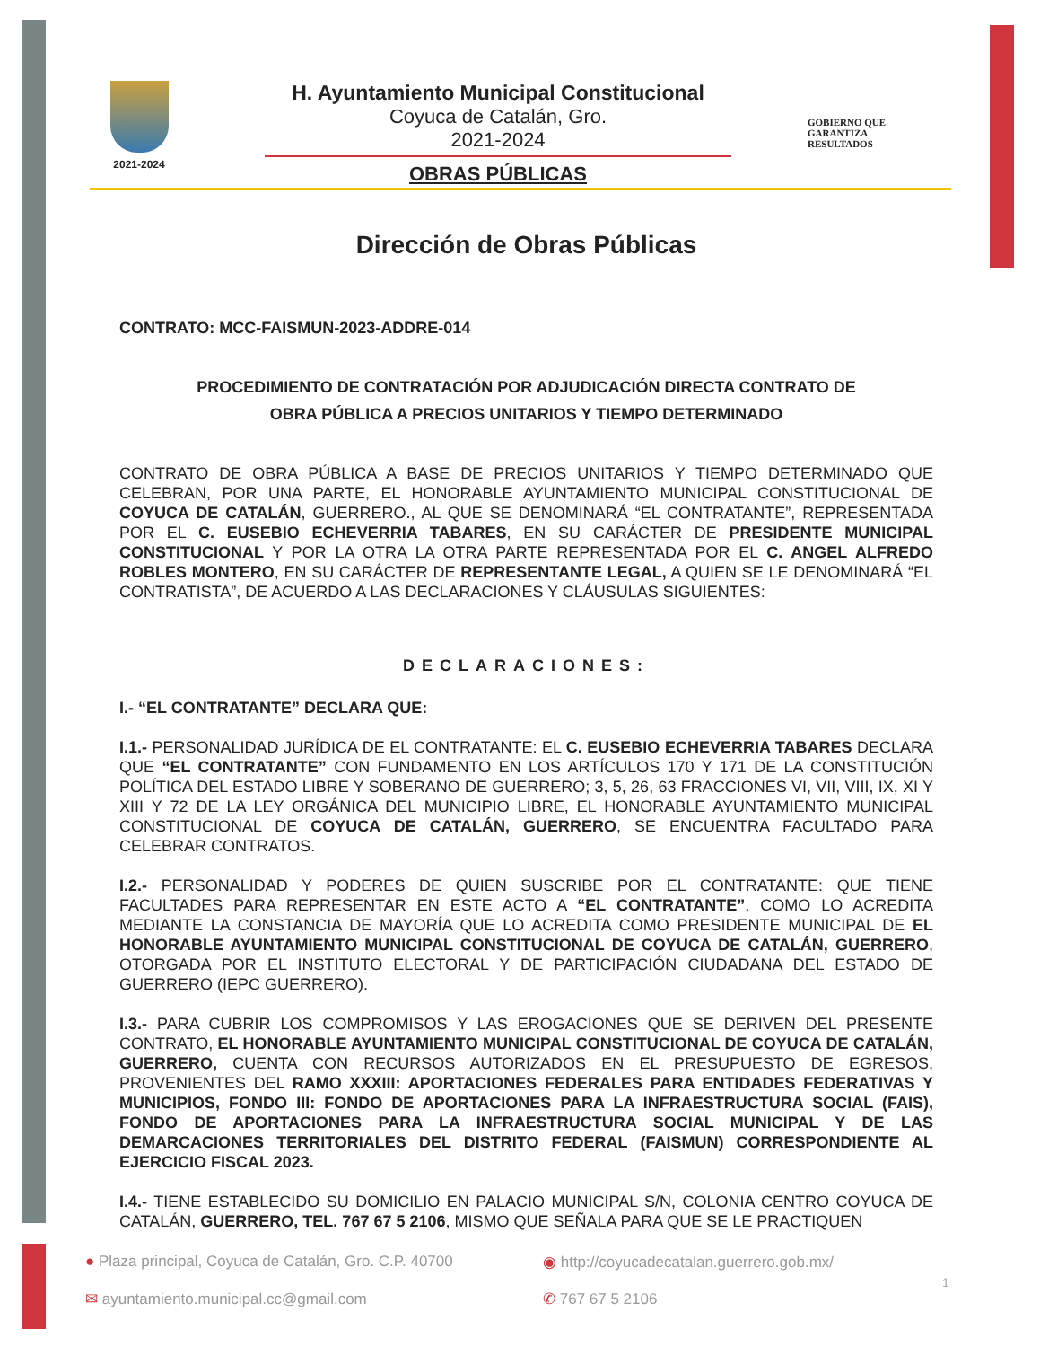2021-2024
H. Ayuntamiento Municipal Constitucional
Coyuca de Catalán, Gro.
2021-2024
OBRAS PÚBLICAS
GOBIERNO QUE
GARANTIZA
RESULTADOS
Dirección de Obras Públicas
CONTRATO: MCC-FAISMUN-2023-ADDRE-014
PROCEDIMIENTO DE CONTRATACIÓN POR ADJUDICACIÓN DIRECTA CONTRATO DE
OBRA PÚBLICA A PRECIOS UNITARIOS Y TIEMPO DETERMINADO
CONTRATO DE OBRA PÚBLICA A BASE DE PRECIOS UNITARIOS Y TIEMPO DETERMINADO QUE CELEBRAN, POR UNA PARTE, EL HONORABLE AYUNTAMIENTO MUNICIPAL CONSTITUCIONAL DE COYUCA DE CATALÁN, GUERRERO., AL QUE SE DENOMINARÁ “EL CONTRATANTE”, REPRESENTADA POR EL C. EUSEBIO ECHEVERRIA TABARES, EN SU CARÁCTER DE PRESIDENTE MUNICIPAL CONSTITUCIONAL Y POR LA OTRA LA OTRA PARTE REPRESENTADA POR EL C. ANGEL ALFREDO ROBLES MONTERO, EN SU CARÁCTER DE REPRESENTANTE LEGAL, A QUIEN SE LE DENOMINARÁ “EL CONTRATISTA”, DE ACUERDO A LAS DECLARACIONES Y CLÁUSULAS SIGUIENTES:
DECLARACIONES:
I.- “EL CONTRATANTE” DECLARA QUE:
I.1.- PERSONALIDAD JURÍDICA DE EL CONTRATANTE: EL C. EUSEBIO ECHEVERRIA TABARES DECLARA QUE “EL CONTRATANTE” CON FUNDAMENTO EN LOS ARTÍCULOS 170 Y 171 DE LA CONSTITUCIÓN POLÍTICA DEL ESTADO LIBRE Y SOBERANO DE GUERRERO; 3, 5, 26, 63 FRACCIONES VI, VII, VIII, IX, XI Y XIII Y 72 DE LA LEY ORGÁNICA DEL MUNICIPIO LIBRE, EL HONORABLE AYUNTAMIENTO MUNICIPAL CONSTITUCIONAL DE COYUCA DE CATALÁN, GUERRERO, SE ENCUENTRA FACULTADO PARA CELEBRAR CONTRATOS.
I.2.- PERSONALIDAD Y PODERES DE QUIEN SUSCRIBE POR EL CONTRATANTE: QUE TIENE FACULTADES PARA REPRESENTAR EN ESTE ACTO A “EL CONTRATANTE”, COMO LO ACREDITA MEDIANTE LA CONSTANCIA DE MAYORÍA QUE LO ACREDITA COMO PRESIDENTE MUNICIPAL DE EL HONORABLE AYUNTAMIENTO MUNICIPAL CONSTITUCIONAL DE COYUCA DE CATALÁN, GUERRERO, OTORGADA POR EL INSTITUTO ELECTORAL Y DE PARTICIPACIÓN CIUDADANA DEL ESTADO DE GUERRERO (IEPC GUERRERO).
I.3.- PARA CUBRIR LOS COMPROMISOS Y LAS EROGACIONES QUE SE DERIVEN DEL PRESENTE CONTRATO, EL HONORABLE AYUNTAMIENTO MUNICIPAL CONSTITUCIONAL DE COYUCA DE CATALÁN, GUERRERO, CUENTA CON RECURSOS AUTORIZADOS EN EL PRESUPUESTO DE EGRESOS, PROVENIENTES DEL RAMO XXXIII: APORTACIONES FEDERALES PARA ENTIDADES FEDERATIVAS Y MUNICIPIOS, FONDO III: FONDO DE APORTACIONES PARA LA INFRAESTRUCTURA SOCIAL (FAIS), FONDO DE APORTACIONES PARA LA INFRAESTRUCTURA SOCIAL MUNICIPAL Y DE LAS DEMARCACIONES TERRITORIALES DEL DISTRITO FEDERAL (FAISMUN) CORRESPONDIENTE AL EJERCICIO FISCAL 2023.
I.4.- TIENE ESTABLECIDO SU DOMICILIO EN PALACIO MUNICIPAL S/N, COLONIA CENTRO COYUCA DE CATALÁN, GUERRERO, TEL. 767 67 5 2106, MISMO QUE SEÑALA PARA QUE SE LE PRACTIQUEN
● Plaza principal, Coyuca de Catalán, Gro. C.P. 40700
◉ http://coyucadecatalan.guerrero.gob.mx/
✉ ayuntamiento.municipal.cc@gmail.com
✆ 767 67 5 2106
1